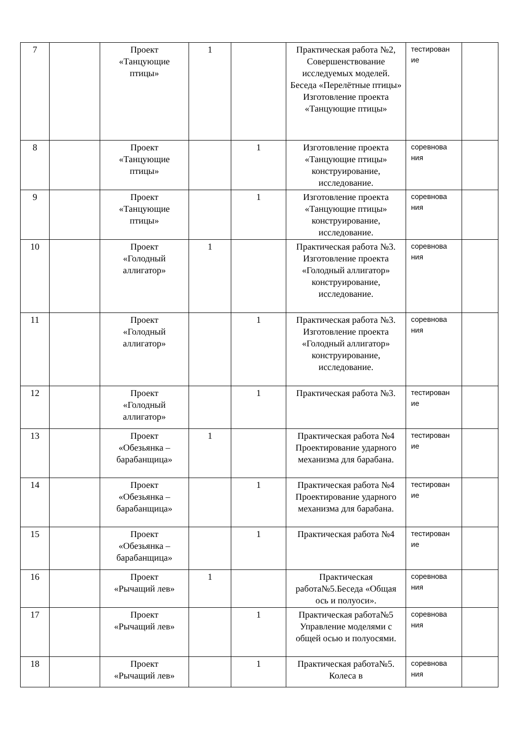| 7 | | Проект «Танцующие птицы» | 1 | | Практическая работа №2, Совершенствование исследуемых моделей. Беседа «Перелётные птицы» Изготовление проекта «Танцующие птицы» | тестирован ие | |
| 8 | | Проект «Танцующие птицы» | | 1 | Изготовление проекта «Танцующие птицы» конструирование, исследование. | соревнова ния | |
| 9 | | Проект «Танцующие птицы» | | 1 | Изготовление проекта «Танцующие птицы» конструирование, исследование. | соревнова ния | |
| 10 | | Проект «Голодный аллигатор» | 1 | | Практическая работа №3. Изготовление проекта «Голодный аллигатор» конструирование, исследование. | соревнова ния | |
| 11 | | Проект «Голодный аллигатор» | | 1 | Практическая работа №3. Изготовление проекта «Голодный аллигатор» конструирование, исследование. | соревнова ния | |
| 12 | | Проект «Голодный аллигатор» | | 1 | Практическая работа №3. | тестирован ие | |
| 13 | | Проект «Обезьянка – барабанщица» | 1 | | Практическая работа №4 Проектирование ударного механизма для барабана. | тестирован ие | |
| 14 | | Проект «Обезьянка – барабанщица» | | 1 | Практическая работа №4 Проектирование ударного механизма для барабана. | тестирован ие | |
| 15 | | Проект «Обезьянка – барабанщица» | | 1 | Практическая работа №4 | тестирован ие | |
| 16 | | Проект «Рычащий лев» | 1 | | Практическая работа№5.Беседа «Общая ось и полуоси». | соревнова ния | |
| 17 | | Проект «Рычащий лев» | | 1 | Практическая работа№5 Управление моделями с общей осью и полуосями. | соревнова ния | |
| 18 | | Проект «Рычащий лев» | | 1 | Практическая работа№5. Колеса в | соревнова ния | |